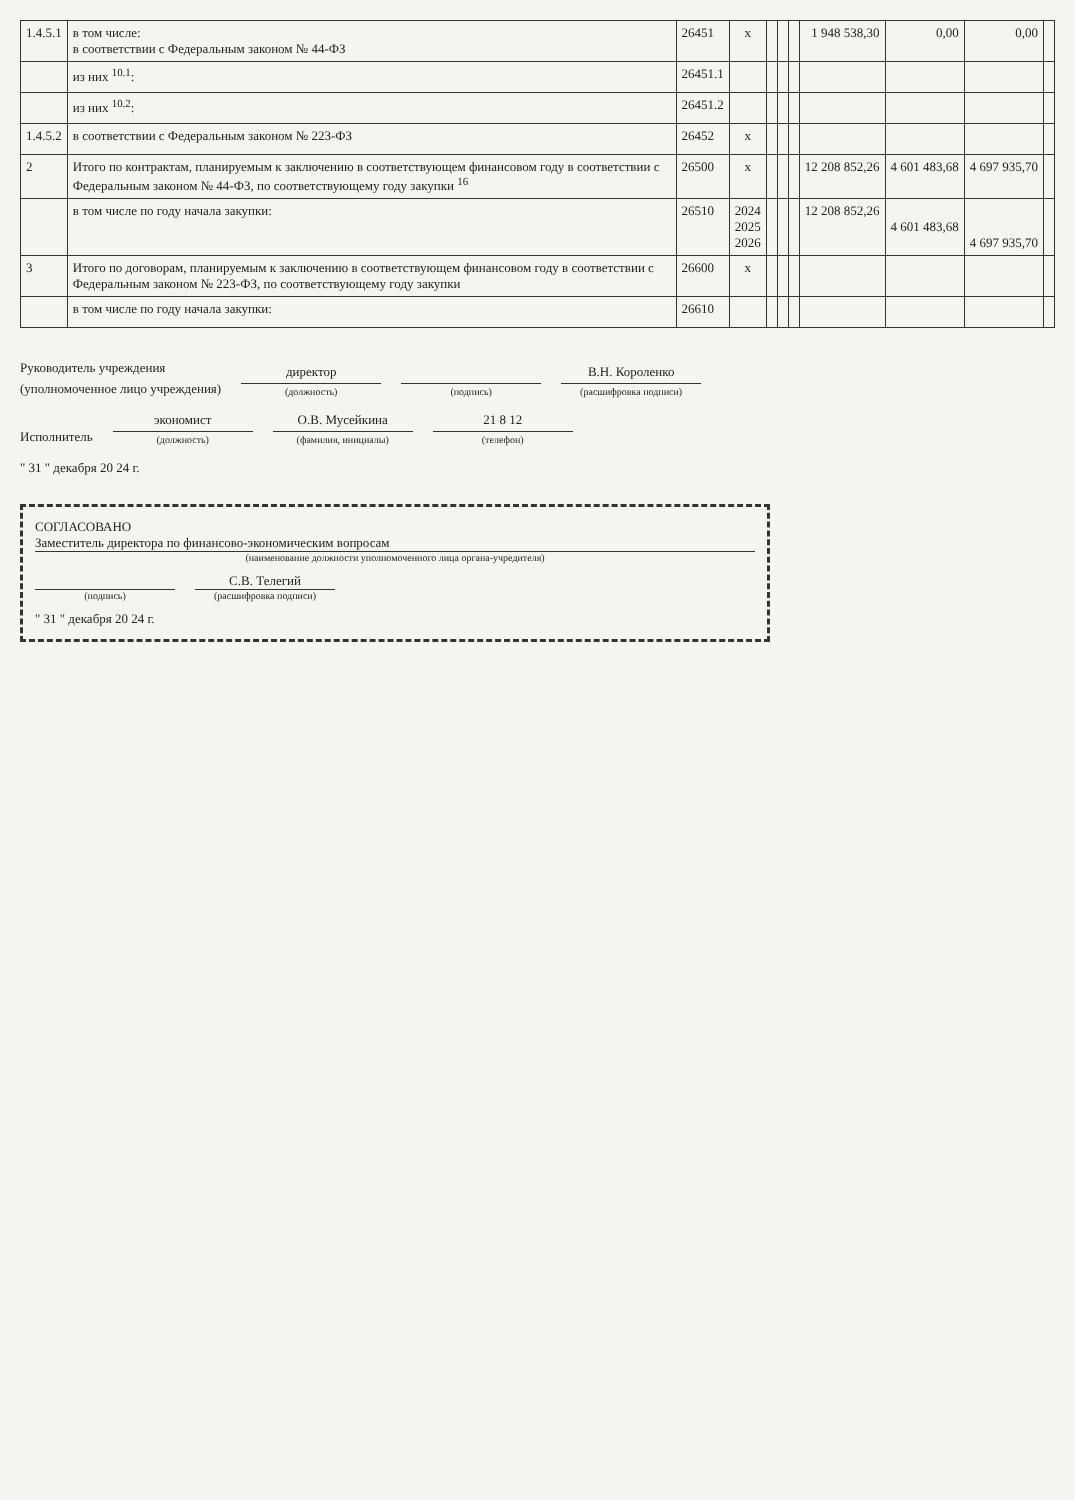| 1.4.5.1 | в том числе: в соответствии с Федеральным законом № 44-ФЗ | 26451 | x | | | | 1 948 538,30 | 0,00 | 0,00 | |
| | из них <sup>10.1</sup>: | 26451.1 | | | | | | | | |
| | из них <sup>10.2</sup>: | 26451.2 | | | | | | | | |
| 1.4.5.2 | в соответствии с Федеральным законом № 223-ФЗ | 26452 | x | | | | | | | |
| 2 | Итого по контрактам, планируемым к заключению в соответствующем финансовом году в соответствии с Федеральным законом № 44-ФЗ, по соответствующему году закупки <sup>16</sup> | 26500 | x | | | | 12 208 852,26 | 4 601 483,68 | 4 697 935,70 | |
| | в том числе по году начала закупки: | 26510 | 2024 2025 2026 | | | | 12 208 852,26 | 4 601 483,68 | 4 697 935,70 | |
| 3 | Итого по договорам, планируемым к заключению в соответствующем финансовом году в соответствии с Федеральным законом № 223-ФЗ, по соответствующему году закупки | 26600 | x | | | | | | | |
| | в том числе по году начала закупки: | 26610 | | | | | | | | |
Руководитель учреждения
(уполномоченное лицо учреждения)
директор
(должность)
(подпись)
В.Н. Короленко
(расшифровка подписи)
Исполнитель
экономист
(должность)
О.В. Мусейкина
(фамилия, инициалы)
21 8 12
(телефон)
" 31 " декабря 20 24 г.
СОГЛАСОВАНО
Заместитель директора по финансово-экономическим вопросам
(наименование должности уполномоченного лица органа-учредителя)
(подпись)
С.В. Телегий
(расшифровка подписи)
" 31 " декабря 20 24 г.